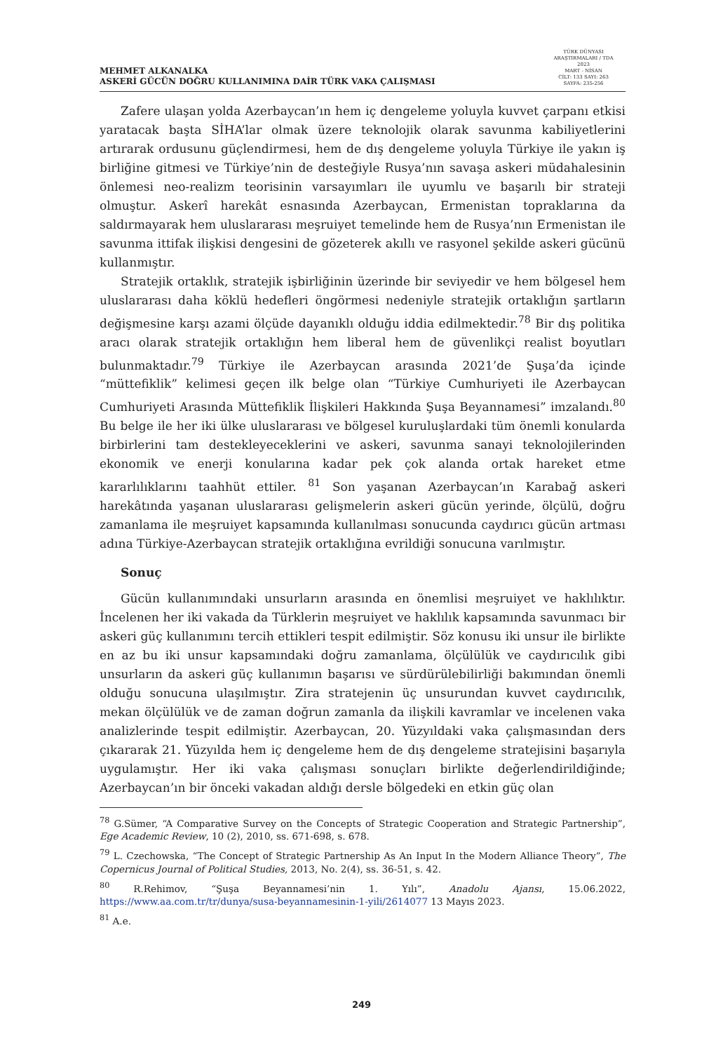MEHMET ALKANALKA
ASKERİ GÜCÜN DOĞRU KULLANIMINA DAİR TÜRK VAKA ÇALIŞMASI
TÜRK DÜNYASI ARAŞTIRMALARI / TDA
2023
MART - NİSAN
CİLT: 133 SAYI: 263
SAYFA: 235-256
Zafere ulaşan yolda Azerbaycan’ın hem iç dengeleme yoluyla kuvvet çarpanı etkisi yaratacak başta SİHA’lar olmak üzere teknolojik olarak savunma kabiliyetlerini artırarak ordusunu güçlendirmesi, hem de dış dengeleme yoluyla Türkiye ile yakın iş birliğine gitmesi ve Türkiye’nin de desteğiyle Rusya’nın savaşa askeri müdahalesinin önlemesi neo-realizm teorisinin varsayımları ile uyumlu ve başarılı bir strateji olmuştur. Askerî harekât esnasında Azerbaycan, Ermenistan topraklarına da saldırmayarak hem uluslararası meşruiyet temelinde hem de Rusya’nın Ermenistan ile savunma ittifak ilişkisi dengesini de gözeterek akıllı ve rasyonel şekilde askeri gücünü kullanmıştır.
Stratejik ortaklık, stratejik işbirliğinin üzerinde bir seviyedir ve hem bölgesel hem uluslararası daha köklü hedefleri öngörmesi nedeniyle stratejik ortaklığın şartların değişmesine karşı azami ölçüde dayanıklı olduğu iddia edilmektedir.<sup>78</sup> Bir dış politika aracı olarak stratejik ortaklığın hem liberal hem de güvenlikçi realist boyutları bulunmaktadır.<sup>79</sup> Türkiye ile Azerbaycan arasında 2021’de Şuşa’da içinde “müttefiklik” kelimesi geçen ilk belge olan “Türkiye Cumhuriyeti ile Azerbaycan Cumhuriyeti Arasında Müttefiklik İlişkileri Hakkında Şuşa Beyannamesi” imzalandı.<sup>80</sup> Bu belge ile her iki ülke uluslararası ve bölgesel kuruluşlardaki tüm önemli konularda birbirlerini tam destekleyeceklerini ve askeri, savunma sanayi teknolojilerinden ekonomik ve enerji konularına kadar pek çok alanda ortak hareket etme kararlılıklarını taahhüt ettiler. <sup>81</sup> Son yaşanan Azerbaycan’ın Karabağ askeri harekâtında yaşanan uluslararası gelişmelerin askeri gücün yerinde, ölçülü, doğru zamanlama ile meşruiyet kapsamında kullanılması sonucunda caydırıcı gücün artması adına Türkiye-Azerbaycan stratejik ortaklığına evrildiği sonucuna varılmıştır.
Sonuç
Gücün kullanımındaki unsurların arasında en önemlisi meşruiyet ve haklılıktır. İncelenen her iki vakada da Türklerin meşruiyet ve haklılık kapsamında savunmacı bir askeri güç kullanımını tercih ettikleri tespit edilmiştir. Söz konusu iki unsur ile birlikte en az bu iki unsur kapsamındaki doğru zamanlama, ölçülülük ve caydırıcılık gibi unsurların da askeri güç kullanımın başarısı ve sürdürülebilirliği bakımından önemli olduğu sonucuna ulaşılmıştır. Zira stratejenin üç unsurundan kuvvet caydırıcılık, mekan ölçülülük ve de zaman doğrun zamanla da ilişkili kavramlar ve incelenen vaka analizlerinde tespit edilmiştir. Azerbaycan, 20. Yüzyıldaki vaka çalışmasından ders çıkararak 21. Yüzyılda hem iç dengeleme hem de dış dengeleme stratejisini başarıyla uygulamıştır. Her iki vaka çalışması sonuçları birlikte değerlendirildiğinde; Azerbaycan’ın bir önceki vakadan aldığı dersle bölgedeki en etkin güç olan
<sup>78</sup> G.Sümer, “A Comparative Survey on the Concepts of Strategic Cooperation and Strategic Partnership”, Ege Academic Review, 10 (2), 2010, ss. 671-698, s. 678.
<sup>79</sup> L. Czechowska, “The Concept of Strategic Partnership As An Input In the Modern Alliance Theory”, The Copernicus Journal of Political Studies, 2013, No. 2(4), ss. 36-51, s. 42.
<sup>80</sup> R.Rehimov, “Şuşa Beyannamesi’nin 1. Yılı”, Anadolu Ajansı, 15.06.2022, https://www.aa.com.tr/tr/dunya/susa-beyannamesinin-1-yili/2614077 13 Mayıs 2023.
<sup>81</sup> A.e.
249